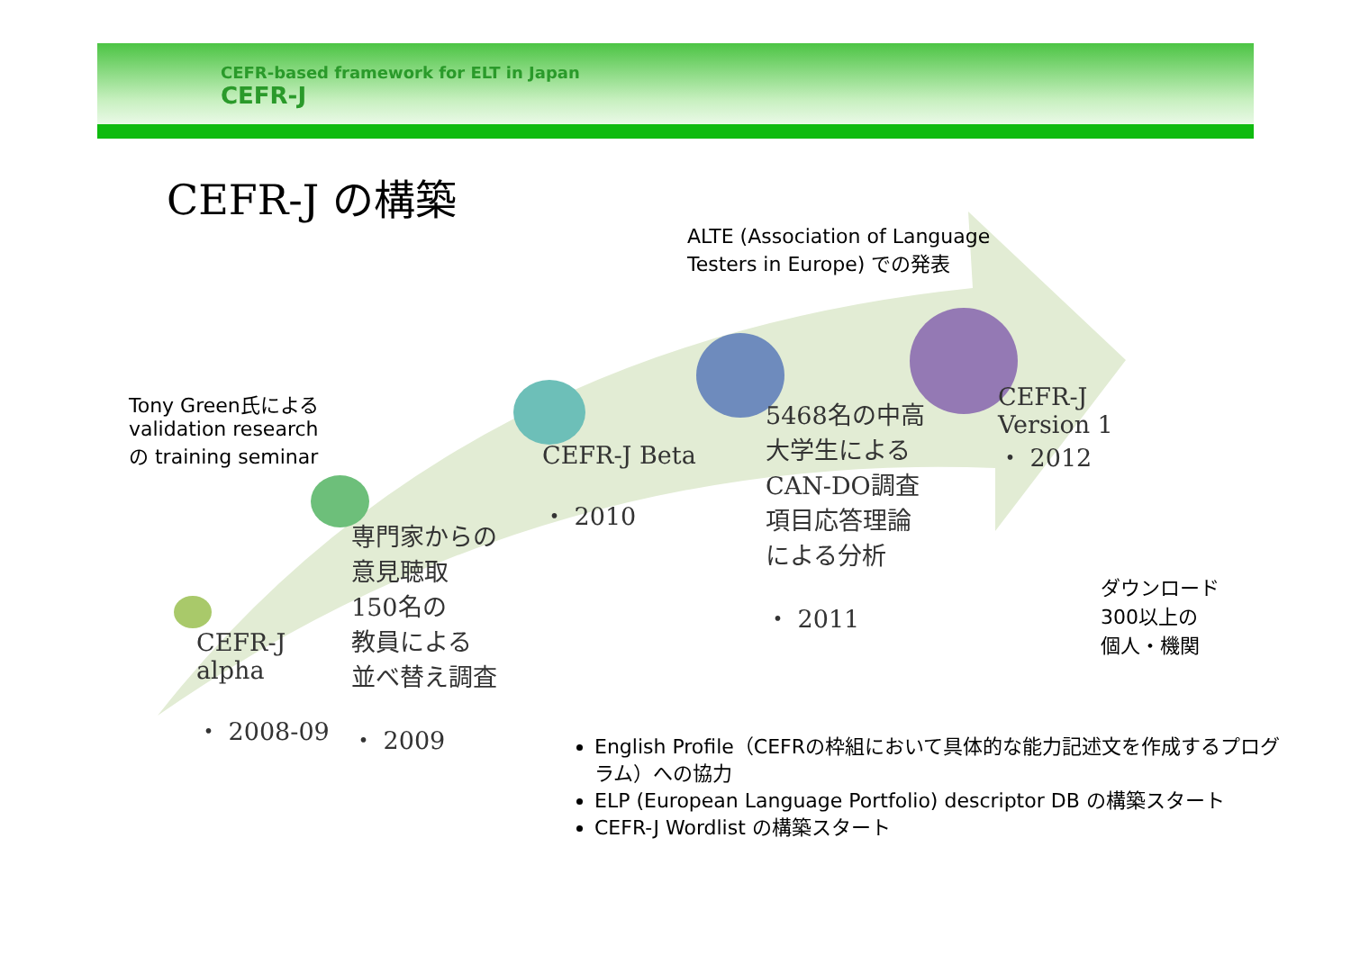CEFR-based framework for ELT in Japan
CEFR-J
CEFR-J の構築
ALTE (Association of Language
Testers in Europe) での発表
Tony Green氏による
validation research
の training seminar
CEFR-J
alpha
・ 2008-09
専門家からの
意見聴取
150名の
教員による
並べ替え調査
・ 2009
CEFR-J Beta
・ 2010
5468名の中高
大学生による
CAN-DO調査
項目応答理論
による分析
・ 2011
CEFR-J
Version 1
・ 2012
ダウンロード
300以上の
個人・機関
English Profile（CEFRの枠組において具体的な能力記述文を作成するプログラム）への協力
ELP (European Language Portfolio) descriptor DB の構築スタート
CEFR-J Wordlist の構築スタート